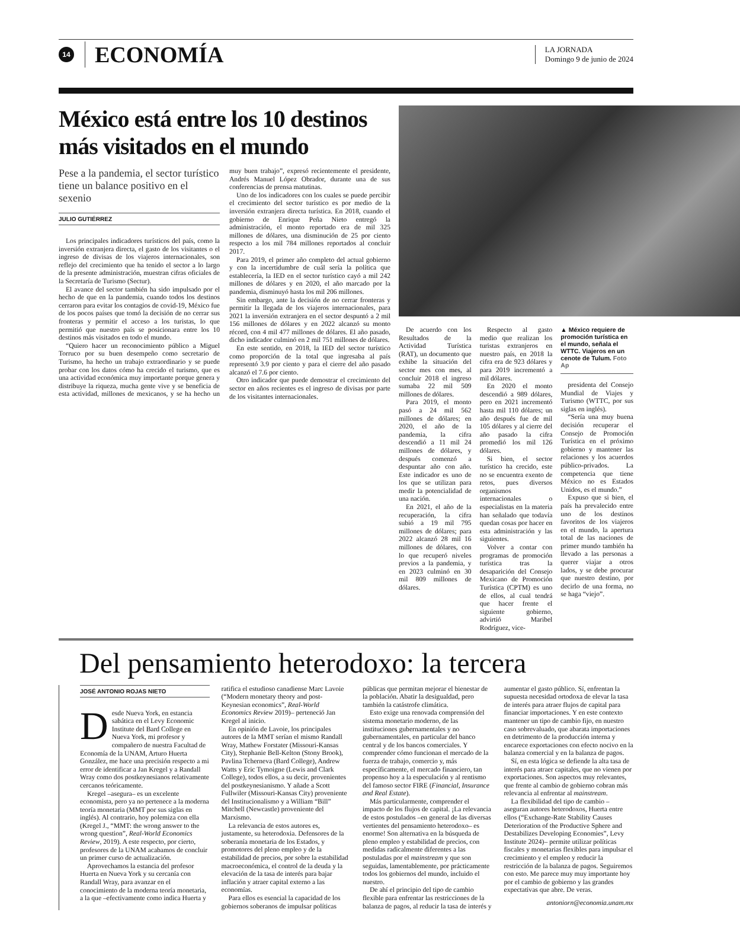14
ECONOMÍA
LA JORNADA
Domingo 9 de junio de 2024
México está entre los 10 destinos más visitados en el mundo
Pese a la pandemia, el sector turístico tiene un balance positivo en el sexenio
JULIO GUTIÉRREZ
Los principales indicadores turísticos del país, como la inversión extranjera directa, el gasto de los visitantes o el ingreso de divisas de los viajeros internacionales, son reflejo del crecimiento que ha tenido el sector a lo largo de la presente administración, muestran cifras oficiales de la Secretaría de Turismo (Sectur).
El avance del sector también ha sido impulsado por el hecho de que en la pandemia, cuando todos los destinos cerraron para evitar los contagios de covid-19, México fue de los pocos países que tomó la decisión de no cerrar sus fronteras y permitir el acceso a los turistas, lo que permitió que nuestro país se posicionara entre los 10 destinos más visitados en todo el mundo.
“Quiero hacer un reconocimiento público a Miguel Torruco por su buen desempeño como secretario de Turismo, ha hecho un trabajo extraordinario y se puede probar con los datos cómo ha crecido el turismo, que es una actividad económica muy importante porque genera y distribuye la riqueza, mucha gente vive y se beneficia de esta actividad, millones de mexicanos, y se ha hecho un muy buen trabajo”, expresó recientemente el presidente, Andrés Manuel López Obrador, durante una de sus conferencias de prensa matutinas.
Uno de los indicadores con los cuales se puede percibir el crecimiento del sector turístico es por medio de la inversión extranjera directa turística. En 2018, cuando el gobierno de Enrique Peña Nieto entregó la administración, el monto reportado era de mil 325 millones de dólares, una disminución de 25 por ciento respecto a los mil 784 millones reportados al concluir 2017.
Para 2019, el primer año completo del actual gobierno y con la incertidumbre de cuál sería la política que establecería, la IED en el sector turístico cayó a mil 242 millones de dólares y en 2020, el año marcado por la pandemia, disminuyó hasta los mil 206 millones.
Sin embargo, ante la decisión de no cerrar fronteras y permitir la llegada de los viajeros internacionales, para 2021 la inversión extranjera en el sector despuntó a 2 mil 156 millones de dólares y en 2022 alcanzó su monto récord, con 4 mil 477 millones de dólares. El año pasado, dicho indicador culminó en 2 mil 751 millones de dólares.
En este sentido, en 2018, la IED del sector turístico como proporción de la total que ingresaba al país representó 3.9 por ciento y para el cierre del año pasado alcanzó el 7.6 por ciento.
Otro indicador que puede demostrar el crecimiento del sector en años recientes es el ingreso de divisas por parte de los visitantes internacionales.
De acuerdo con los Resultados de la Actividad Turística (RAT), un documento que exhibe la situación del sector mes con mes, al concluir 2018 el ingreso sumaba 22 mil 509 millones de dólares.
Para 2019, el monto pasó a 24 mil 562 millones de dólares; en 2020, el año de la pandemia, la cifra descendió a 11 mil 24 millones de dólares, y después comenzó a despuntar año con año. Este indicador es uno de los que se utilizan para medir la potencialidad de una nación.
En 2021, el año de la recuperación, la cifra subió a 19 mil 795 millones de dólares; para 2022 alcanzó 28 mil 16 millones de dólares, con lo que recuperó niveles previos a la pandemia, y en 2023 culminó en 30 mil 809 millones de dólares.
Respecto al gasto medio que realizan los turistas extranjeros en nuestro país, en 2018 la cifra era de 923 dólares y para 2019 incrementó a mil dólares.
En 2020 el monto descendió a 989 dólares, pero en 2021 incrementó hasta mil 110 dólares; un año después fue de mil 105 dólares y al cierre del año pasado la cifra promedió los mil 126 dólares.
Si bien, el sector turístico ha crecido, este no se encuentra exento de retos, pues diversos organismos internacionales o especialistas en la materia han señalado que todavía quedan cosas por hacer en esta administración y las siguientes.
Volver a contar con programas de promoción turística tras la desaparición del Consejo Mexicano de Promoción Turística (CPTM) es uno de ellos, al cual tendrá que hacer frente el siguiente gobierno, advirtió Maribel Rodríguez, vice-
▲ México requiere de promoción turística en el mundo, señala el WTTC. Viajeros en un cenote de Tulum. Foto Ap
presidenta del Consejo Mundial de Viajes y Turismo (WTTC, por sus siglas en inglés).
“Sería una muy buena decisión recuperar el Consejo de Promoción Turística en el próximo gobierno y mantener las relaciones y los acuerdos público-privados. La competencia que tiene México no es Estados Unidos, es el mundo.”
Expuso que si bien, el país ha prevalecido entre uno de los destinos favoritos de los viajeros en el mundo, la apertura total de las naciones de primer mundo también ha llevado a las personas a querer viajar a otros lados, y se debe procurar que nuestro destino, por decirlo de una forma, no se haga “viejo”.
Del pensamiento heterodoxo: la tercera
JOSÉ ANTONIO ROJAS NIETO
Desde Nueva York, en estancia sabática en el Levy Economic Institute del Bard College en Nueva York, mi profesor y compañero de nuestra Facultad de Economía de la UNAM, Arturo Huerta González, me hace una precisión respecto a mi error de identificar a Jan Kregel y a Randall Wray como dos postkeynesianos relativamente cercanos teóricamente.
Kregel –asegura– es un excelente economista, pero ya no pertenece a la moderna teoría monetaria (MMT por sus siglas en inglés). Al contrario, hoy polemiza con ella (Kregel J., “MMT: the wrong answer to the wrong question”, Real-World Economics Review, 2019). A este respecto, por cierto, profesores de la UNAM acabamos de concluir un primer curso de actualización.
Aprovechamos la estancia del profesor Huerta en Nueva York y su cercanía con Randall Wray, para avanzar en el conocimiento de la moderna teoría monetaria, a la que –efectivamente como indica Huerta y ratifica el estudioso canadiense Marc Lavoie (“Modern monetary theory and post-Keynesian economics”, Real-World Economics Review 2019)– perteneció Jan Kregel al inicio.
En opinión de Lavoie, los principales autores de la MMT serían el mismo Randall Wray, Mathew Forstater (Missouri-Kansas City), Stephanie Bell-Kelton (Stony Brook), Pavlina Tcherneva (Bard College), Andrew Watts y Eric Tymoigne (Lewis and Clark College), todos ellos, a su decir, provenientes del postkeynesianismo. Y añade a Scott Fullwiler (Missouri-Kansas City) proveniente del Institucionalismo y a William “Bill” Mitchell (Newcastle) proveniente del Marxismo.
La relevancia de estos autores es, justamente, su heterodoxia. Defensores de la soberanía monetaria de los Estados, y promotores del pleno empleo y de la estabilidad de precios, por sobre la estabilidad macroeconómica, el control de la deuda y la elevación de la tasa de interés para bajar inflación y atraer capital externo a las economías.
Para ellos es esencial la capacidad de los gobiernos soberanos de impulsar políticas públicas que permitan mejorar el bienestar de la población. Abatir la desigualdad, pero también la catástrofe climática.
Esto exige una renovada comprensión del sistema monetario moderno, de las instituciones gubernamentales y no gubernamentales, en particular del banco central y de los bancos comerciales. Y comprender cómo funcionan el mercado de la fuerza de trabajo, comercio y, más específicamente, el mercado financiero, tan propenso hoy a la especulación y al rentismo del famoso sector FIRE (Financial, Insurance and Real Estate).
Más particularmente, comprender el impacto de los flujos de capital. ¡La relevancia de estos postulados –en general de las diversas vertientes del pensamiento heterodoxo– es enorme! Son alternativa en la búsqueda de pleno empleo y estabilidad de precios, con medidas radicalmente diferentes a las postuladas por el mainstream y que son seguidas, lamentablemente, por prácticamente todos los gobiernos del mundo, incluido el nuestro.
De ahí el principio del tipo de cambio flexible para enfrentar las restricciones de la balanza de pagos, al reducir la tasa de interés y aumentar el gasto público. Sí, enfrentan la supuesta necesidad ortodoxa de elevar la tasa de interés para atraer flujos de capital para financiar importaciones. Y en este contexto mantener un tipo de cambio fijo, en nuestro caso sobrevaluado, que abarata importaciones en detrimento de la producción interna y encarece exportaciones con efecto nocivo en la balanza comercial y en la balanza de pagos.
Sí, en esta lógica se defiende la alta tasa de interés para atraer capitales, que no vienen por exportaciones. Son aspectos muy relevantes, que frente al cambio de gobierno cobran más relevancia al enfrentar al mainstream.
La flexibilidad del tipo de cambio –aseguran autores heterodoxos, Huerta entre ellos (“Exchange-Rate Stability Causes Deterioration of the Productive Sphere and Destabilizes Developing Economies”, Levy Institute 2024)– permite utilizar políticas fiscales y monetarias flexibles para impulsar el crecimiento y el empleo y reducir la restricción de la balanza de pagos. Seguiremos con esto. Me parece muy muy importante hoy por el cambio de gobierno y las grandes expectativas que abre. De veras.
antoniorn@economia.unam.mx